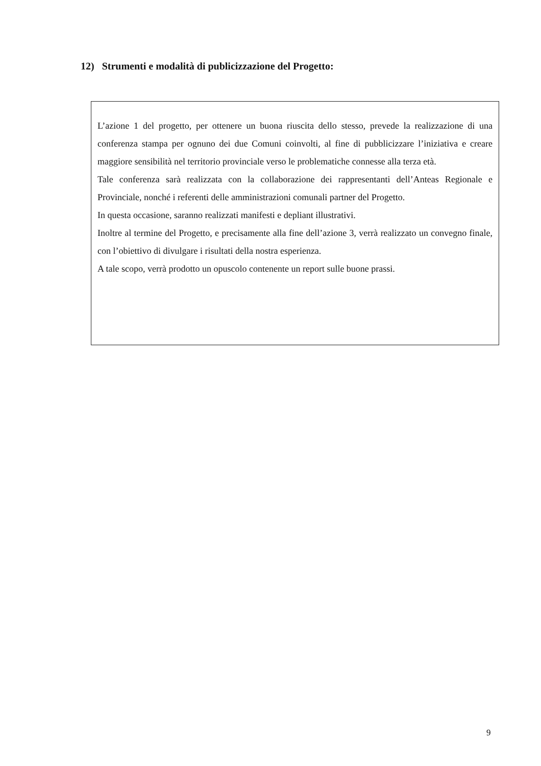12) Strumenti e modalità di publicizzazione del Progetto:
L’azione 1 del progetto, per ottenere un buona riuscita dello stesso, prevede la realizzazione di una conferenza stampa per ognuno dei due Comuni coinvolti, al fine di pubblicizzare l’iniziativa e creare maggiore sensibilità nel territorio provinciale verso le problematiche connesse alla terza età.
Tale conferenza sarà realizzata con la collaborazione dei rappresentanti dell’Anteas Regionale e Provinciale, nonché i referenti delle amministrazioni comunali partner del Progetto.
In questa occasione, saranno realizzati manifesti e depliant illustrativi.
Inoltre al termine del Progetto, e precisamente alla fine dell’azione 3, verrà realizzato un convegno finale, con l’obiettivo di divulgare i risultati della nostra esperienza.
A tale scopo, verrà prodotto un opuscolo contenente un report sulle buone prassi.
9